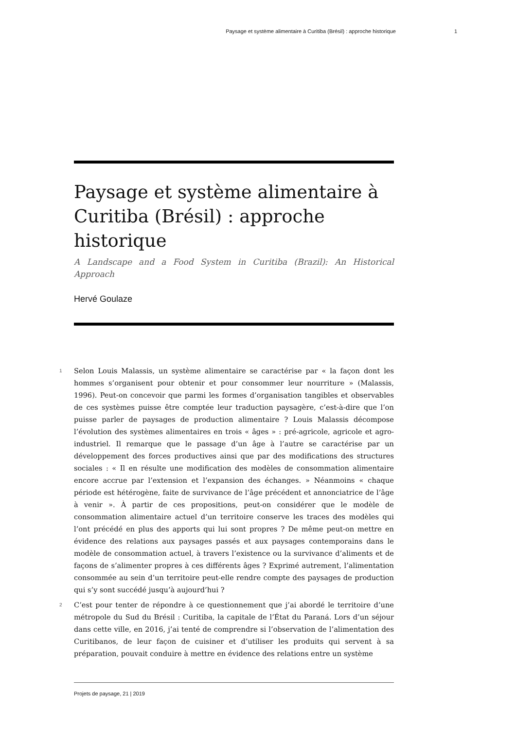Paysage et système alimentaire à Curitiba (Brésil) : approche historique 1
Paysage et système alimentaire à Curitiba (Brésil) : approche historique
A Landscape and a Food System in Curitiba (Brazil): An Historical Approach
Hervé Goulaze
1 Selon Louis Malassis, un système alimentaire se caractérise par « la façon dont les hommes s’organisent pour obtenir et pour consommer leur nourriture » (Malassis, 1996). Peut-on concevoir que parmi les formes d’organisation tangibles et observables de ces systèmes puisse être comptée leur traduction paysagère, c’est-à-dire que l’on puisse parler de paysages de production alimentaire ? Louis Malassis décompose l’évolution des systèmes alimentaires en trois « âges » : pré-agricole, agricole et agro-industriel. Il remarque que le passage d’un âge à l’autre se caractérise par un développement des forces productives ainsi que par des modifications des structures sociales : « Il en résulte une modification des modèles de consommation alimentaire encore accrue par l’extension et l’expansion des échanges. » Néanmoins « chaque période est hétérogène, faite de survivance de l’âge précédent et annonciatrice de l’âge à venir ». À partir de ces propositions, peut-on considérer que le modèle de consommation alimentaire actuel d’un territoire conserve les traces des modèles qui l’ont précédé en plus des apports qui lui sont propres ? De même peut-on mettre en évidence des relations aux paysages passés et aux paysages contemporains dans le modèle de consommation actuel, à travers l’existence ou la survivance d’aliments et de façons de s’alimenter propres à ces différents âges ? Exprimé autrement, l’alimentation consommée au sein d’un territoire peut-elle rendre compte des paysages de production qui s’y sont succédé jusqu’à aujourd’hui ?
2 C’est pour tenter de répondre à ce questionnement que j’ai abordé le territoire d’une métropole du Sud du Brésil : Curitiba, la capitale de l’État du Paraná. Lors d’un séjour dans cette ville, en 2016, j’ai tenté de comprendre si l’observation de l’alimentation des Curitibanos, de leur façon de cuisiner et d’utiliser les produits qui servent à sa préparation, pouvait conduire à mettre en évidence des relations entre un système
Projets de paysage, 21 | 2019